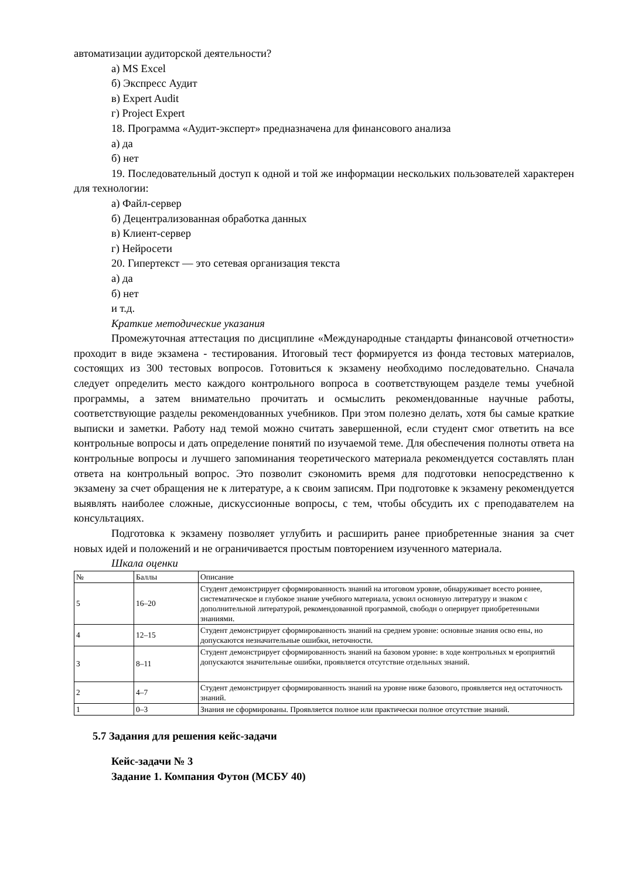автоматизации аудиторской деятельности?
а) MS Excel
б) Экспресс Аудит
в) Expert Audit
г) Project Expert
18. Программа «Аудит-эксперт» предназначена для финансового анализа
а) да
б) нет
19. Последовательный доступ к одной и той же информации нескольких пользователей характерен для технологии:
а) Файл-сервер
б) Децентрализованная обработка данных
в) Клиент-сервер
г) Нейросети
20. Гипертекст — это сетевая организация текста
а) да
б) нет
и т.д.
Краткие методические указания
Промежуточная аттестация по дисциплине «Международные стандарты финансовой отчетности» проходит в виде экзамена - тестирования. Итоговый тест формируется из фонда тестовых материалов, состоящих из 300 тестовых вопросов. Готовиться к экзамену необходимо последовательно. Сначала следует определить место каждого контрольного вопроса в соответствующем разделе темы учебной программы, а затем внимательно прочитать и осмыслить рекомендованные научные работы, соответствующие разделы рекомендованных учебников. При этом полезно делать, хотя бы самые краткие выписки и заметки. Работу над темой можно считать завершенной, если студент смог ответить на все контрольные вопросы и дать определение понятий по изучаемой теме. Для обеспечения полноты ответа на контрольные вопросы и лучшего запоминания теоретического материала рекомендуется составлять план ответа на контрольный вопрос. Это позволит сэкономить время для подготовки непосредственно к экзамену за счет обращения не к литературе, а к своим записям. При подготовке к экзамену рекомендуется выявлять наиболее сложные, дискуссионные вопросы, с тем, чтобы обсудить их с преподавателем на консультациях.
Подготовка к экзамену позволяет углубить и расширить ранее приобретенные знания за счет новых идей и положений и не ограничивается простым повторением изученного материала.
Шкала оценки
| № | Баллы | Описание |
| 5 | 16–20 | Студент демонстрирует сформированность знаний на итоговом уровне, обнаруживает всесто роннее, систематическое и глубокое знание учебного материала, усвоил основную литературу и знаком с дополнительной литературой, рекомендованной программой, свободн о оперирует приобретенными знаниями. |
| 4 | 12–15 | Студент демонстрирует сформированность знаний на среднем уровне: основные знания осво ены, но допускаются незначительные ошибки, неточности. |
| 3 | 8–11 | Студент демонстрирует сформированность знаний на базовом уровне: в ходе контрольных м ероприятий допускаются значительные ошибки, проявляется отсутствие отдельных знаний. |
| 2 | 4–7 | Студент демонстрирует сформированность знаний на уровне ниже базового, проявляется нед остаточность знаний. |
| 1 | 0–3 | Знания не сформированы. Проявляется полное или практически полное отсутствие знаний. |
5.7 Задания для решения кейс-задачи
Кейс-задачи № 3
Задание 1. Компания Футон (МСБУ 40)